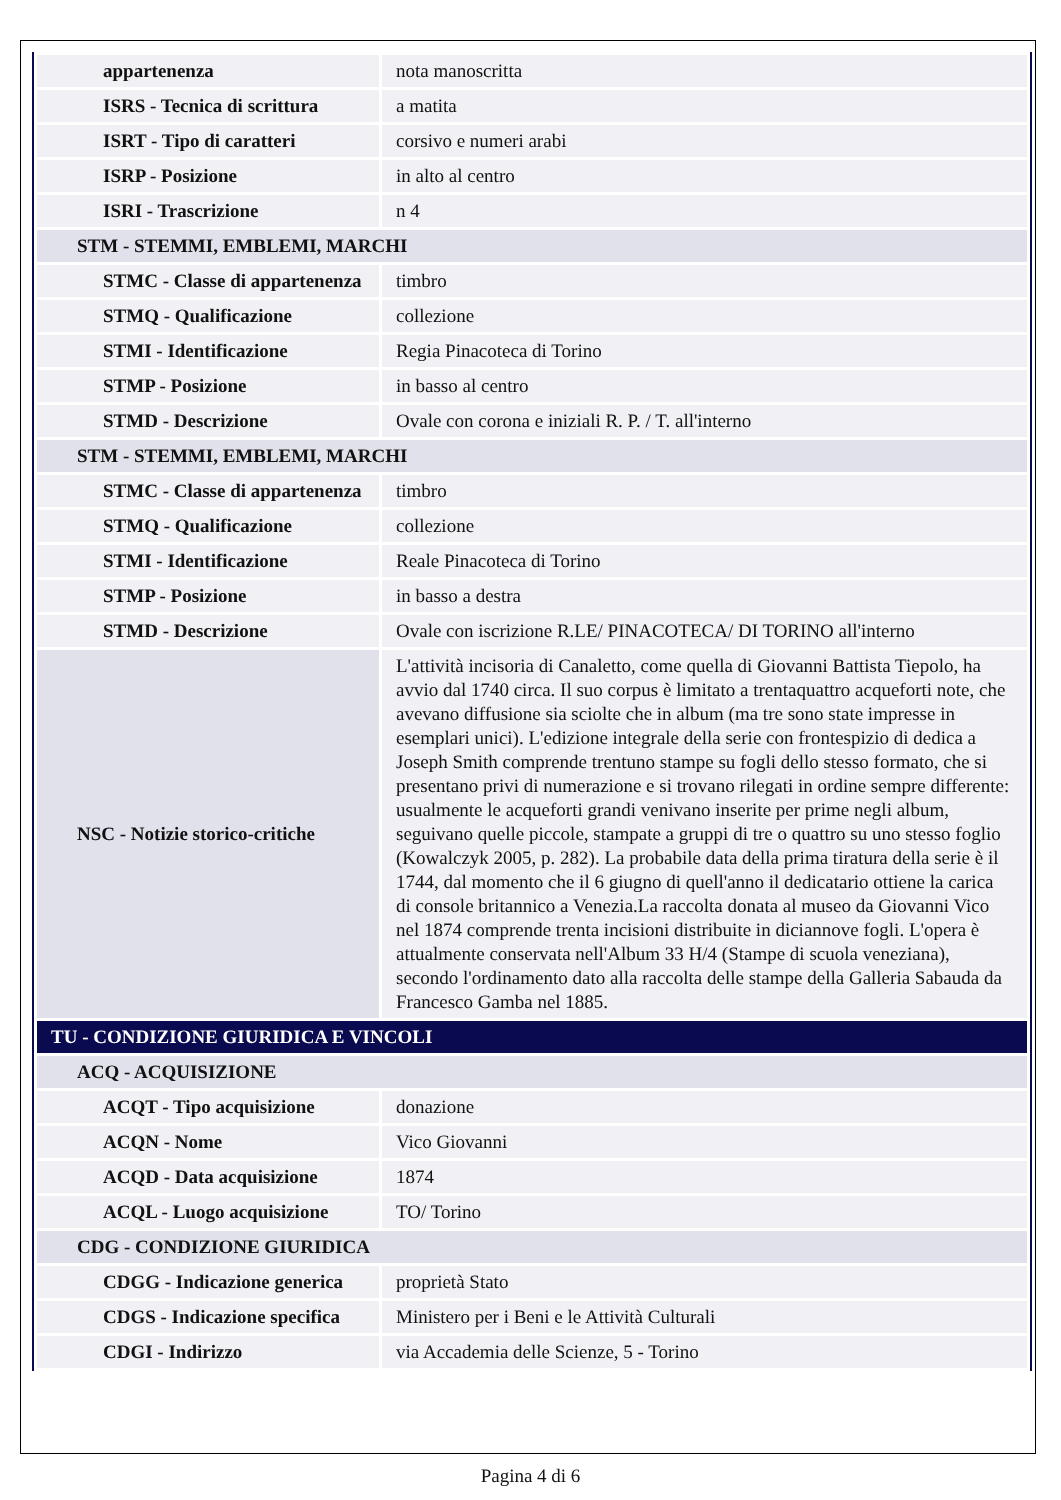| appartenenza | nota manoscritta |
| ISRS - Tecnica di scrittura | a matita |
| ISRT - Tipo di caratteri | corsivo e numeri arabi |
| ISRP - Posizione | in alto al centro |
| ISRI - Trascrizione | n 4 |
| STM - STEMMI, EMBLEMI, MARCHI | |
| STMC - Classe di appartenenza | timbro |
| STMQ - Qualificazione | collezione |
| STMI - Identificazione | Regia Pinacoteca di Torino |
| STMP - Posizione | in basso al centro |
| STMD - Descrizione | Ovale con corona e iniziali R. P. / T. all'interno |
| STM - STEMMI, EMBLEMI, MARCHI | |
| STMC - Classe di appartenenza | timbro |
| STMQ - Qualificazione | collezione |
| STMI - Identificazione | Reale Pinacoteca di Torino |
| STMP - Posizione | in basso a destra |
| STMD - Descrizione | Ovale con iscrizione R.LE/ PINACOTECA/ DI TORINO all'interno |
| NSC - Notizie storico-critiche | L'attività incisoria di Canaletto, come quella di Giovanni Battista Tiepolo, ha avvio dal 1740 circa. Il suo corpus è limitato a trentaquattro acqueforti note, che avevano diffusione sia sciolte che in album (ma tre sono state impresse in esemplari unici). L'edizione integrale della serie con frontespizio di dedica a Joseph Smith comprende trentuno stampe su fogli dello stesso formato, che si presentano privi di numerazione e si trovano rilegati in ordine sempre differente: usualmente le acqueforti grandi venivano inserite per prime negli album, seguivano quelle piccole, stampate a gruppi di tre o quattro su uno stesso foglio (Kowalczyk 2005, p. 282). La probabile data della prima tiratura della serie è il 1744, dal momento che il 6 giugno di quell'anno il dedicatario ottiene la carica di console britannico a Venezia.La raccolta donata al museo da Giovanni Vico nel 1874 comprende trenta incisioni distribuite in diciannove fogli. L'opera è attualmente conservata nell'Album 33 H/4 (Stampe di scuola veneziana), secondo l'ordinamento dato alla raccolta delle stampe della Galleria Sabauda da Francesco Gamba nel 1885. |
| TU - CONDIZIONE GIURIDICA E VINCOLI | |
| ACQ - ACQUISIZIONE | |
| ACQT - Tipo acquisizione | donazione |
| ACQN - Nome | Vico Giovanni |
| ACQD - Data acquisizione | 1874 |
| ACQL - Luogo acquisizione | TO/ Torino |
| CDG - CONDIZIONE GIURIDICA | |
| CDGG - Indicazione generica | proprietà Stato |
| CDGS - Indicazione specifica | Ministero per i Beni e le Attività Culturali |
| CDGI - Indirizzo | via Accademia delle Scienze, 5 - Torino |
Pagina 4 di 6